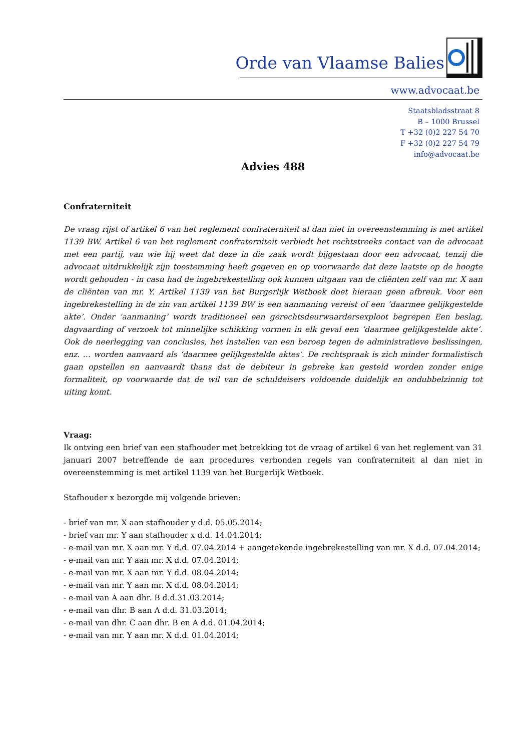Orde van Vlaamse Balies
www.advocaat.be
Staatsbladsstraat 8
B – 1000 Brussel
T +32 (0)2 227 54 70
F +32 (0)2 227 54 79
info@advocaat.be
Advies 488
Confraterniteit
De vraag rijst of artikel 6 van het reglement confraterniteit al dan niet in overeenstemming is met artikel 1139 BW. Artikel 6 van het reglement confraterniteit verbiedt het rechtstreeks contact van de advocaat met een partij, van wie hij weet dat deze in die zaak wordt bijgestaan door een advocaat, tenzij die advocaat uitdrukkelijk zijn toestemming heeft gegeven en op voorwaarde dat deze laatste op de hoogte wordt gehouden - in casu had de ingebrekestelling ook kunnen uitgaan van de cliënten zelf van mr. X aan de cliënten van mr. Y. Artikel 1139 van het Burgerlijk Wetboek doet hieraan geen afbreuk. Voor een ingebrekestelling in de zin van artikel 1139 BW is een aanmaning vereist of een ‘daarmee gelijkgestelde akte’. Onder ‘aanmaning’ wordt traditioneel een gerechtsdeurwaardersexploot begrepen Een beslag, dagvaarding of verzoek tot minnelijke schikking vormen in elk geval een ‘daarmee gelijkgestelde akte’. Ook de neerlegging van conclusies, het instellen van een beroep tegen de administratieve beslissingen, enz. … worden aanvaard als ‘daarmee gelijkgestelde aktes’. De rechtspraak is zich minder formalistisch gaan opstellen en aanvaardt thans dat de debiteur in gebreke kan gesteld worden zonder enige formaliteit, op voorwaarde dat de wil van de schuldeisers voldoende duidelijk en ondubbelzinnig tot uiting komt.
Vraag:
Ik ontving een brief van een stafhouder met betrekking tot de vraag of artikel 6 van het reglement van 31 januari 2007 betreffende de aan procedures verbonden regels van confraterniteit al dan niet in overeenstemming is met artikel 1139 van het Burgerlijk Wetboek.
Stafhouder x bezorgde mij volgende brieven:
- brief van mr. X aan stafhouder y d.d. 05.05.2014;
- brief van mr. Y aan stafhouder x d.d. 14.04.2014;
- e-mail van mr. X aan mr. Y d.d. 07.04.2014 + aangetekende ingebrekestelling van mr. X d.d. 07.04.2014;
- e-mail van mr. Y aan mr. X d.d. 07.04.2014;
- e-mail van mr. X aan mr. Y d.d. 08.04.2014;
- e-mail van mr. Y aan mr. X d.d. 08.04.2014;
- e-mail van A aan dhr. B d.d.31.03.2014;
- e-mail van dhr. B aan A d.d. 31.03.2014;
- e-mail van dhr. C aan dhr. B en A d.d. 01.04.2014;
- e-mail van mr. Y aan mr. X d.d. 01.04.2014;